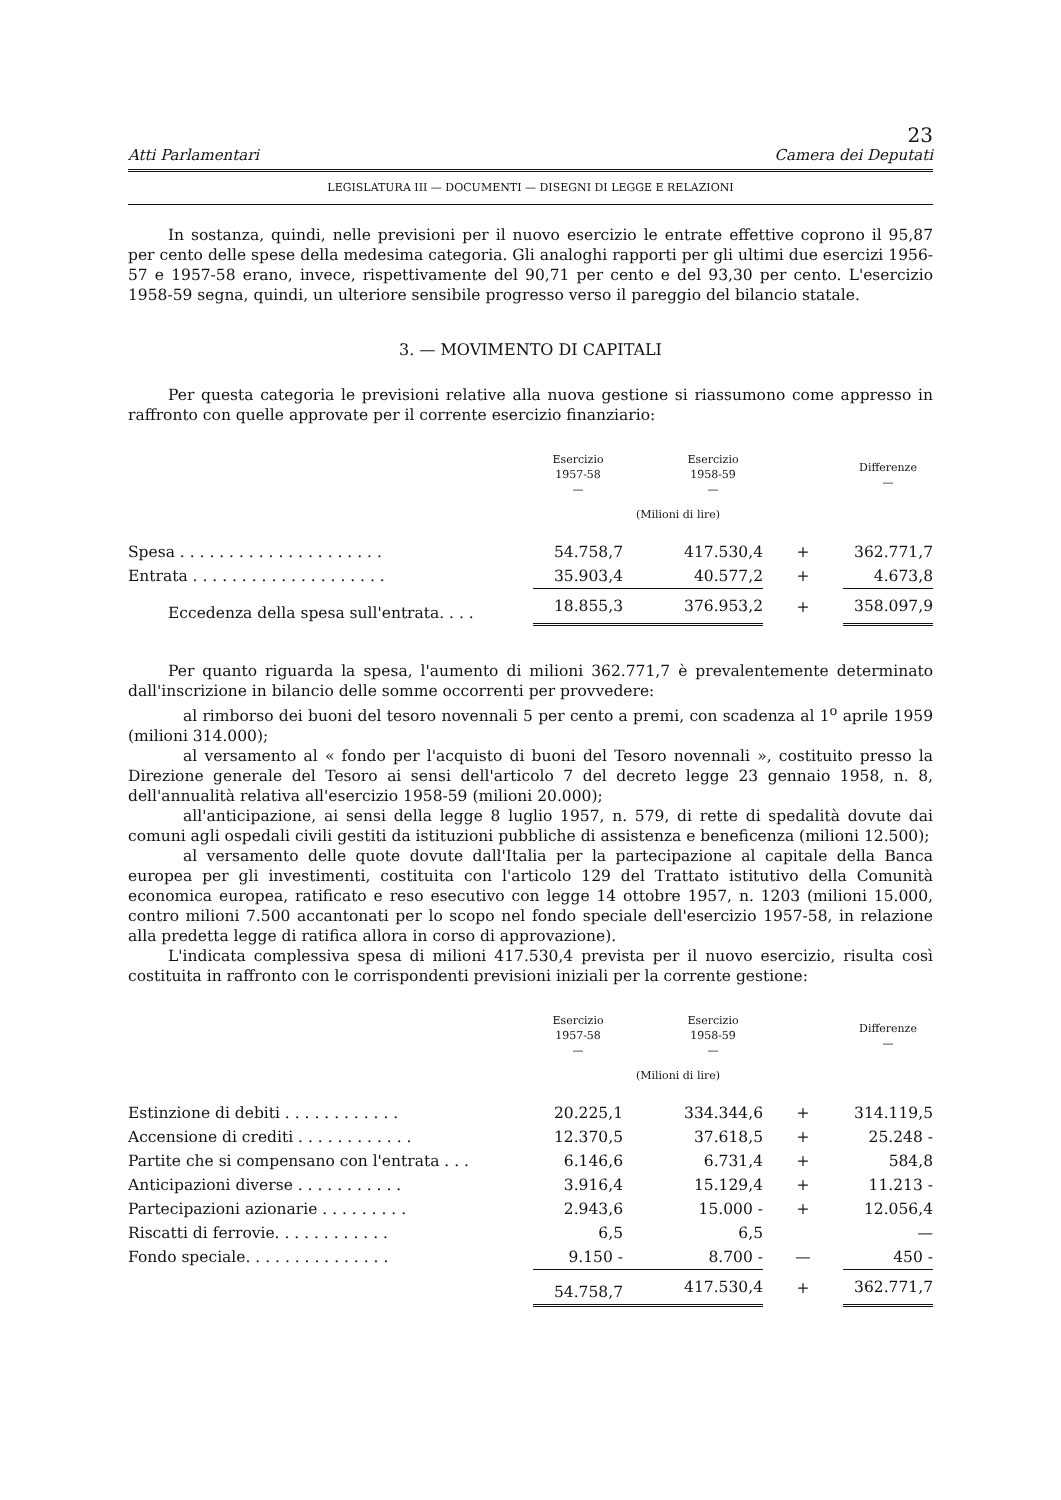23
Atti Parlamentari Camera dei Deputati
LEGISLATURA III — DOCUMENTI — DISEGNI DI LEGGE E RELAZIONI
In sostanza, quindi, nelle previsioni per il nuovo esercizio le entrate effettive coprono il 95,87 per cento delle spese della medesima categoria. Gli analoghi rapporti per gli ultimi due esercizi 1956-57 e 1957-58 erano, invece, rispettivamente del 90,71 per cento e del 93,30 per cento. L'esercizio 1958-59 segna, quindi, un ulteriore sensibile progresso verso il pareggio del bilancio statale.
3. — MOVIMENTO DI CAPITALI
Per questa categoria le previsioni relative alla nuova gestione si riassumono come appresso in raffronto con quelle approvate per il corrente esercizio finanziario:
| | Esercizio 1957-58 — | Esercizio 1958-59 — | | Differenze — |
| --- | --- | --- | --- | --- |
| | (Milioni di lire) | | | |
| Spesa . . . . . . . . . . . . . . . . . . . . . | 54.758,7 | 417.530,4 | + | 362.771,7 |
| Entrata . . . . . . . . . . . . . . . . . . . . | 35.903,4 | 40.577,2 | + | 4.673,8 |
| Eccedenza della spesa sull'entrata. . . . | 18.855,3 | 376.953,2 | + | 358.097,9 |
Per quanto riguarda la spesa, l'aumento di milioni 362.771,7 è prevalentemente determinato dall'inscrizione in bilancio delle somme occorrenti per provvedere:
al rimborso dei buoni del tesoro novennali 5 per cento a premi, con scadenza al 1<sup>o</sup> aprile 1959 (milioni 314.000);
al versamento al « fondo per l'acquisto di buoni del Tesoro novennali », costituito presso la Direzione generale del Tesoro ai sensi dell'articolo 7 del decreto legge 23 gennaio 1958, n. 8, dell'annualità relativa all'esercizio 1958-59 (milioni 20.000);
all'anticipazione, ai sensi della legge 8 luglio 1957, n. 579, di rette di spedalità dovute dai comuni agli ospedali civili gestiti da istituzioni pubbliche di assistenza e beneficenza (milioni 12.500);
al versamento delle quote dovute dall'Italia per la partecipazione al capitale della Banca europea per gli investimenti, costituita con l'articolo 129 del Trattato istitutivo della Comunità economica europea, ratificato e reso esecutivo con legge 14 ottobre 1957, n. 1203 (milioni 15.000, contro milioni 7.500 accantonati per lo scopo nel fondo speciale dell'esercizio 1957-58, in relazione alla predetta legge di ratifica allora in corso di approvazione).
L'indicata complessiva spesa di milioni 417.530,4 prevista per il nuovo esercizio, risulta così costituita in raffronto con le corrispondenti previsioni iniziali per la corrente gestione:
| | Esercizio 1957-58 — | Esercizio 1958-59 — | | Differenze — |
| --- | --- | --- | --- | --- |
| | (Milioni di lire) | | | |
| Estinzione di debiti . . . . . . . . . . . . | 20.225,1 | 334.344,6 | + | 314.119,5 |
| Accensione di crediti . . . . . . . . . . . . | 12.370,5 | 37.618,5 | + | 25.248 - |
| Partite che si compensano con l'entrata . . . | 6.146,6 | 6.731,4 | + | 584,8 |
| Anticipazioni diverse . . . . . . . . . . . | 3.916,4 | 15.129,4 | + | 11.213 - |
| Partecipazioni azionarie . . . . . . . . . | 2.943,6 | 15.000 - | + | 12.056,4 |
| Riscatti di ferrovie. . . . . . . . . . . . | 6,5 | 6,5 | | — |
| Fondo speciale. . . . . . . . . . . . . . . | 9.150 - | 8.700 - | — | 450 - |
| | 54.758,7 | 417.530,4 | + | 362.771,7 |